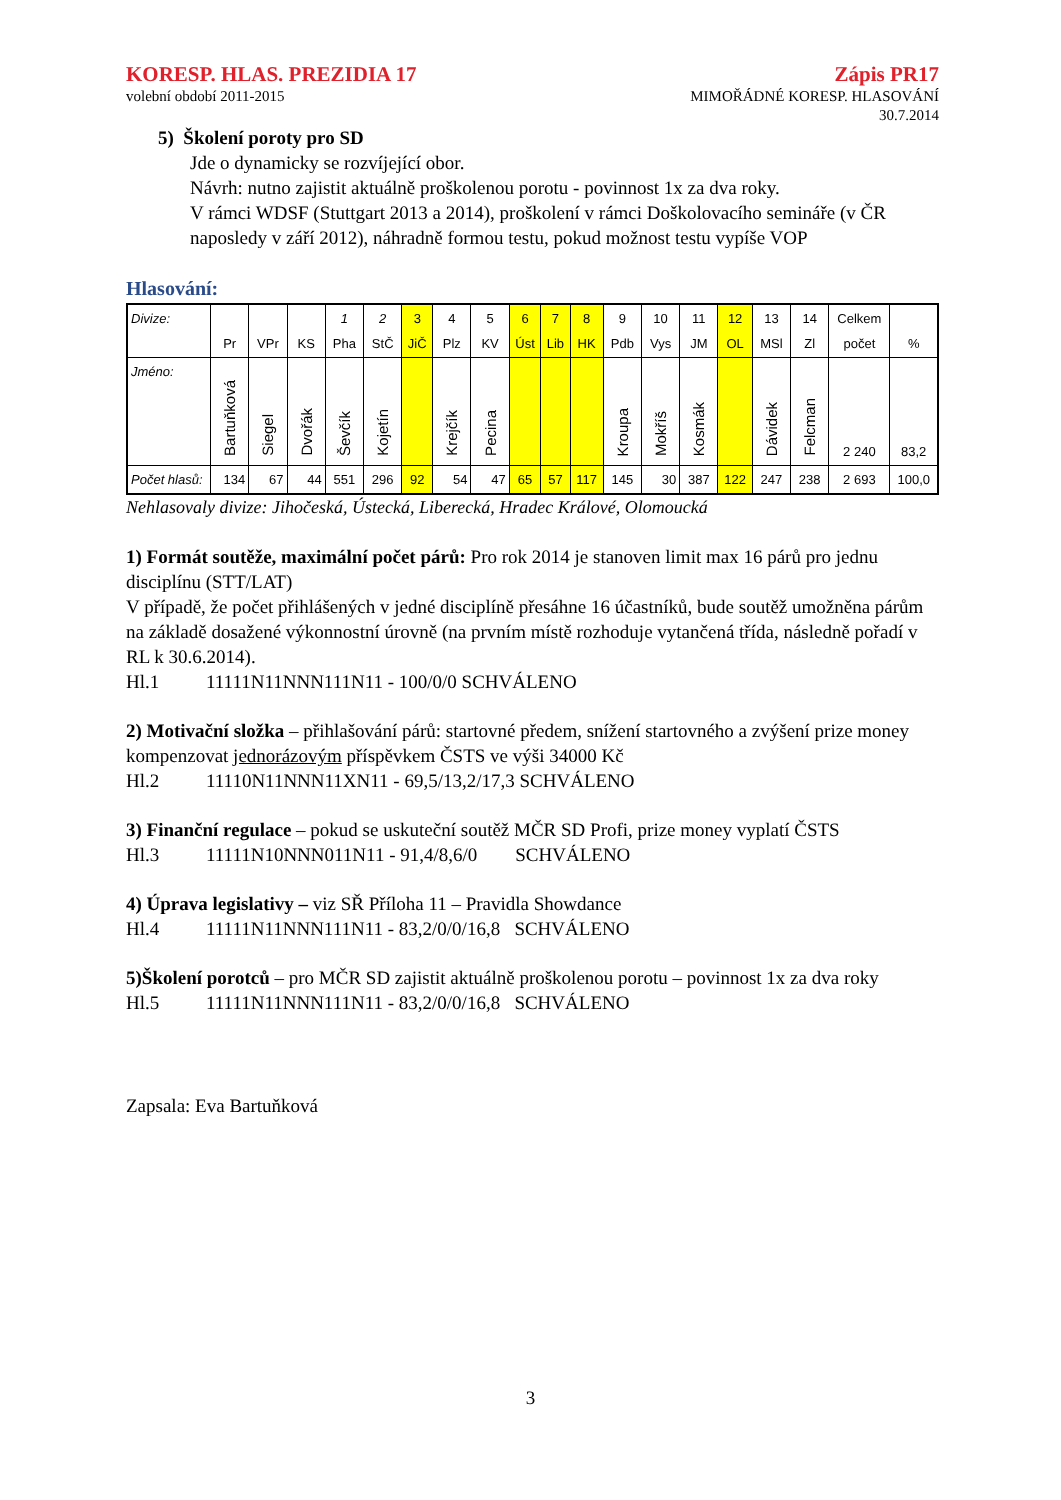KORESP. HLAS. PREZIDIA 17
volební období 2011-2015
Zápis PR17
MIMOŘÁDNÉ KORESP. HLASOVÁNÍ
30.7.2014
5) Školení poroty pro SD
Jde o dynamicky se rozvíjející obor.
Návrh: nutno zajistit aktuálně proškolenou porotu - povinnost 1x za dva roky.
V rámci WDSF (Stuttgart 2013 a 2014), proškolení v rámci Doškolovacího semináře (v ČR naposledy v září 2012), náhradně formou testu, pokud možnost testu vypíše VOP
Hlasování:
| Divize: | Pr | VPr | KS | 1 Pha | 2 StČ | 3 JiČ | 4 Plz | 5 KV | 6 Úst | 7 Lib | 8 HK | 9 Pdb | 10 Vys | 11 JM | 12 OL | 13 MSl | 14 Zl | Celkem počet | % |
| Jméno: | Bartuňková | Siegel | Dvořák | Ševčík | Kojetín | | Krejčík | Pecina | | | | Kroupa | Mokříš | Kosmák | | Dávidek | Felcman | 2 240 | 83,2 |
| Počet hlasů: | 134 | 67 | 44 | 551 | 296 | 92 | 54 | 47 | 65 | 57 | 117 | 145 | 30 | 387 | 122 | 247 | 238 | 2 693 | 100,0 |
Nehlasovaly divize: Jihočeská, Ústecká, Liberecká, Hradec Králové, Olomoucká
1) Formát soutěže, maximální počet párů: Pro rok 2014 je stanoven limit max 16 párů pro jednu disciplínu (STT/LAT)
V případě, že počet přihlášených v jedné disciplíně přesáhne 16 účastníků, bude soutěž umožněna párům na základě dosažené výkonnostní úrovně (na prvním místě rozhoduje vytančená třída, následně pořadí v RL k 30.6.2014).
Hl.1 11111N11NNN111N11 - 100/0/0 SCHVÁLENO
2) Motivační složka – přihlašování párů: startovné předem, snížení startovného a zvýšení prize money kompenzovat jednorázovým příspěvkem ČSTS ve výši 34000 Kč
Hl.2 11110N11NNN11XN11 - 69,5/13,2/17,3 SCHVÁLENO
3) Finanční regulace – pokud se uskuteční soutěž MČR SD Profi, prize money vyplatí ČSTS
Hl.3 11111N10NNN011N11 - 91,4/8,6/0 SCHVÁLENO
4) Úprava legislativy – viz SŘ Příloha 11 – Pravidla Showdance
Hl.4 11111N11NNN111N11 - 83,2/0/0/16,8 SCHVÁLENO
5)Školení porotců – pro MČR SD zajistit aktuálně proškolenou porotu – povinnost 1x za dva roky
Hl.5 11111N11NNN111N11 - 83,2/0/0/16,8 SCHVÁLENO
Zapsala: Eva Bartuňková
3